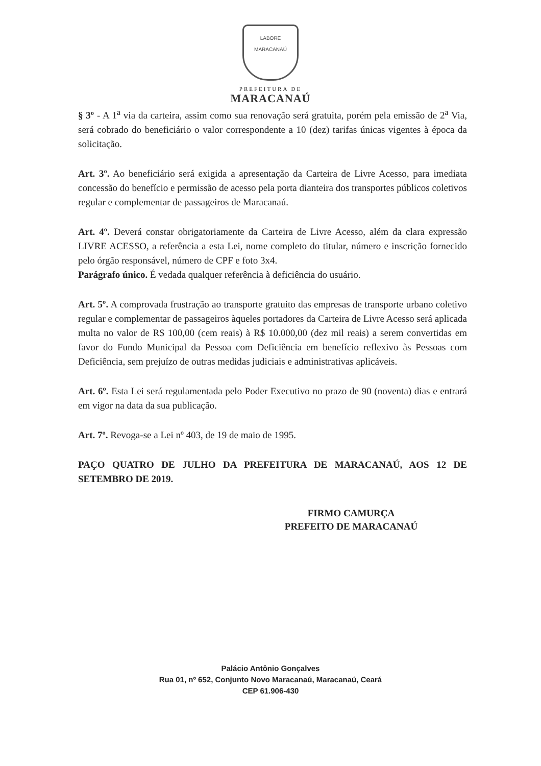LABORE
MARACANAÚ
PREFEITURA DE
MARACANAÚ
§ 3º - A 1<sup>a</sup> via da carteira, assim como sua renovação será gratuita, porém pela emissão de 2<sup>a</sup> Via, será cobrado do beneficiário o valor correspondente a 10 (dez) tarifas únicas vigentes à época da solicitação.
Art. 3º. Ao beneficiário será exigida a apresentação da Carteira de Livre Acesso, para imediata concessão do benefício e permissão de acesso pela porta dianteira dos transportes públicos coletivos regular e complementar de passageiros de Maracanaú.
Art. 4º. Deverá constar obrigatoriamente da Carteira de Livre Acesso, além da clara expressão LIVRE ACESSO, a referência a esta Lei, nome completo do titular, número e inscrição fornecido pelo órgão responsável, número de CPF e foto 3x4.
Parágrafo único. É vedada qualquer referência à deficiência do usuário.
Art. 5º. A comprovada frustração ao transporte gratuito das empresas de transporte urbano coletivo regular e complementar de passageiros àqueles portadores da Carteira de Livre Acesso será aplicada multa no valor de R$ 100,00 (cem reais) à R$ 10.000,00 (dez mil reais) a serem convertidas em favor do Fundo Municipal da Pessoa com Deficiência em benefício reflexivo às Pessoas com Deficiência, sem prejuízo de outras medidas judiciais e administrativas aplicáveis.
Art. 6º. Esta Lei será regulamentada pelo Poder Executivo no prazo de 90 (noventa) dias e entrará em vigor na data da sua publicação.
Art. 7º. Revoga-se a Lei nº 403, de 19 de maio de 1995.
PAÇO QUATRO DE JULHO DA PREFEITURA DE MARACANAÚ, AOS 12 DE SETEMBRO DE 2019.
FIRMO CAMURÇA
PREFEITO DE MARACANAÚ
Palácio Antônio Gonçalves
Rua 01, nº 652, Conjunto Novo Maracanaú, Maracanaú, Ceará
CEP 61.906-430